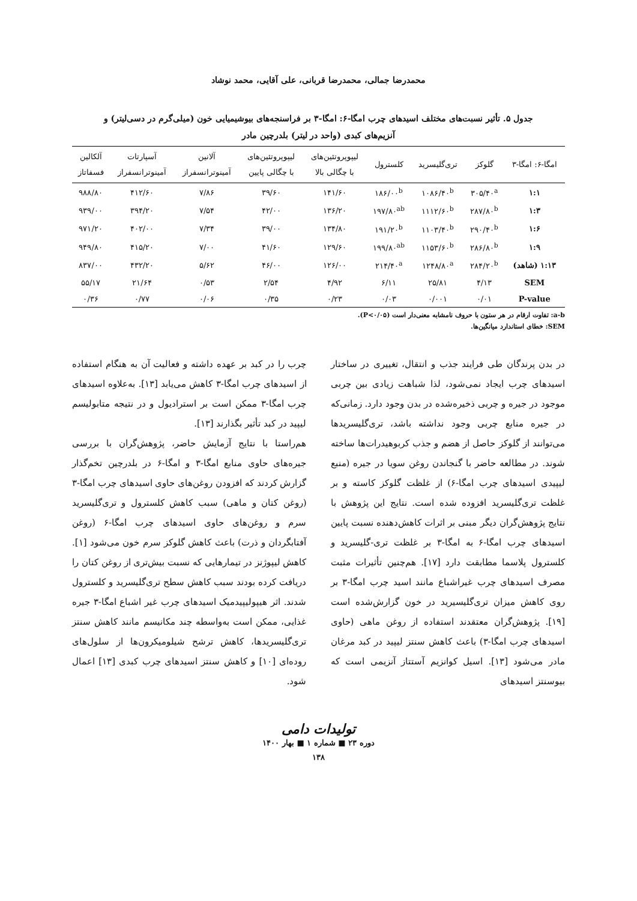محمدرضا جمالی، محمدرضا قربانی، علی آقایی، محمد نوشاد
جدول ۵. تأثیر نسبت‌های مختلف اسیدهای چرب امگا-۶: امگا-۳ بر فراسنجه‌های بیوشیمیایی خون (میلی‌گرم در دسی‌لیتر) و
آنزیم‌های کبدی (واحد در لیتر) بلدرچین مادر
| امگا-۶: امگا-۳ | گلوکز | تری‌گلیسرید | کلسترول | لیپوپروتئین‌های با چگالی بالا | لیپوپروتئین‌های با چگالی پایین | آلانین آمینوترانسفراز | آسپارتات آمینوترانسفراز | آلکالین فسفاتاز |
| --- | --- | --- | --- | --- | --- | --- | --- | --- |
| ۱:۱ | ۳۰۵/۴۰<sup>a</sup> | ۱۰۸۶/۴۰<sup>b</sup> | ۱۸۶/۰۰<sup>b</sup> | ۱۴۱/۶۰ | ۳۹/۶۰ | ۷/۸۶ | ۴۱۲/۶۰ | ۹۸۸/۸۰ |
| ۱:۳ | ۲۸۷/۸۰<sup>b</sup> | ۱۱۱۲/۶۰<sup>b</sup> | ۱۹۷/۸۰<sup>ab</sup> | ۱۳۶/۲۰ | ۴۲/۰۰ | ۷/۵۴ | ۳۹۴/۲۰ | ۹۳۹/۰۰ |
| ۱:۶ | ۲۹۰/۴۰<sup>b</sup> | ۱۱۰۳/۴۰<sup>b</sup> | ۱۹۱/۲۰<sup>b</sup> | ۱۳۴/۸۰ | ۳۹/۰۰ | ۷/۳۴ | ۴۰۲/۰۰ | ۹۷۱/۲۰ |
| ۱:۹ | ۲۸۶/۸۰<sup>b</sup> | ۱۱۵۳/۶۰<sup>b</sup> | ۱۹۹/۸۰<sup>ab</sup> | ۱۲۹/۶۰ | ۴۱/۶۰ | ۷/۰۰ | ۴۱۵/۲۰ | ۹۴۹/۸۰ |
| ۱:۱۳ (شاهد) | ۲۸۴/۲۰<sup>b</sup> | ۱۲۴۸/۸۰<sup>a</sup> | ۲۱۴/۴۰<sup>a</sup> | ۱۲۶/۰۰ | ۴۶/۰۰ | ۵/۶۲ | ۴۳۲/۲۰ | ۸۳۷/۰۰ |
| SEM | ۴/۱۳ | ۲۵/۸۱ | ۶/۱۱ | ۴/۹۲ | ۲/۵۴ | ۰/۵۳ | ۲۱/۶۴ | ۵۵/۱۷ |
| P-value | ۰/۰۱ | ۰/۰۰۱ | ۰/۰۳ | ۰/۲۳ | ۰/۳۵ | ۰/۰۶ | ۰/۷۷ | ۰/۳۶ |
a-b: تفاوت ارقام در هر ستون با حروف نامشابه معنی‌دار است (P<۰/۰۵).
SEM: خطای استاندارد میانگین‌ها.
در بدن پرندگان طی فرایند جذب و انتقال، تغییری در ساختار اسیدهای چرب ایجاد نمی‌شود، لذا شباهت زیادی بین چربی موجود در جیره و چربی ذخیره‌شده در بدن وجود دارد. زمانی‌که در جیره منابع چربی وجود نداشته باشد، تری‌گلیسریدها می‌توانند از گلوکز حاصل از هضم و جذب کربوهیدرات‌ها ساخته شوند. در مطالعه حاضر با گنجاندن روغن سویا در جیره (منبع لیپیدی اسیدهای چرب امگا-۶) از غلظت گلوکز کاسته و بر غلظت تری‌گلیسرید افزوده شده است. نتایج این پژوهش با نتایج پژوهش‌گران دیگر مبنی بر اثرات کاهش‌دهنده نسبت پایین اسیدهای چرب امگا-۶ به امگا-۳ بر غلظت تری-گلیسرید و کلسترول پلاسما مطابقت دارد [۱۷]. هم‌چنین تأثیرات مثبت مصرف اسیدهای چرب غیراشباع مانند اسید چرب امگا-۳ بر روی کاهش میزان تری‌گلیسیرید در خون گزارش‌شده است [۱۹]. پژوهش‌گران معتقدند استفاده از روغن ماهی (حاوی اسیدهای چرب امگا-۳) باعث کاهش سنتز لیپید در کبد مرغان مادر می‌شود [۱۳]. اسیل کوانزیم آ‌ستتاز آنزیمی است که بیوسنتز اسیدهای
چرب را در کبد بر عهده داشته و فعالیت آن به هنگام استفاده از اسیدهای چرب امگا-۳ کاهش می‌یابد [۱۳]. به‌علاوه اسیدهای چرب امگا-۳ ممکن است بر استرادیول و در نتیجه متابولیسم لیپید در کبد تأثیر بگذارند [۱۳].
هم‌راستا با نتایج آزمایش حاضر، پژوهش‌گران با بررسی جیره‌های حاوی منابع امگا-۳ و امگا-۶ در بلدرچین تخم‌گذار گزارش کردند که افزودن روغن‌های حاوی اسیدهای چرب امگا-۳ (روغن کتان و ماهی) سبب کاهش کلسترول و تری‌گلیسرید سرم و روغن‌های حاوی اسیدهای چرب امگا-۶ (روغن آفتابگردان و ذرت) باعث کاهش گلوکز سرم خون می‌شود [۱]. کاهش لیپوژنز در تیمارهایی که نسبت بیش‌تری از روغن کتان را دریافت کرده بودند سبب کاهش سطح تری‌گلیسرید و کلسترول شدند. اثر هیپولیپیدمیک اسیدهای چرب غیر اشباع امگا-۳ جیره غذایی، ممکن است به‌واسطه چند مکانیسم مانند کاهش سنتز تری‌گلیسریدها، کاهش ترشح شیلومیکرون‌ها از سلول‌های روده‌ای [۱۰] و کاهش سنتز اسیدهای چرب کبدی [۱۳] اعمال شود.
تولیدات دامی
دوره ۲۳ ■ شماره ۱ ■ بهار ۱۴۰۰
۱۳۸